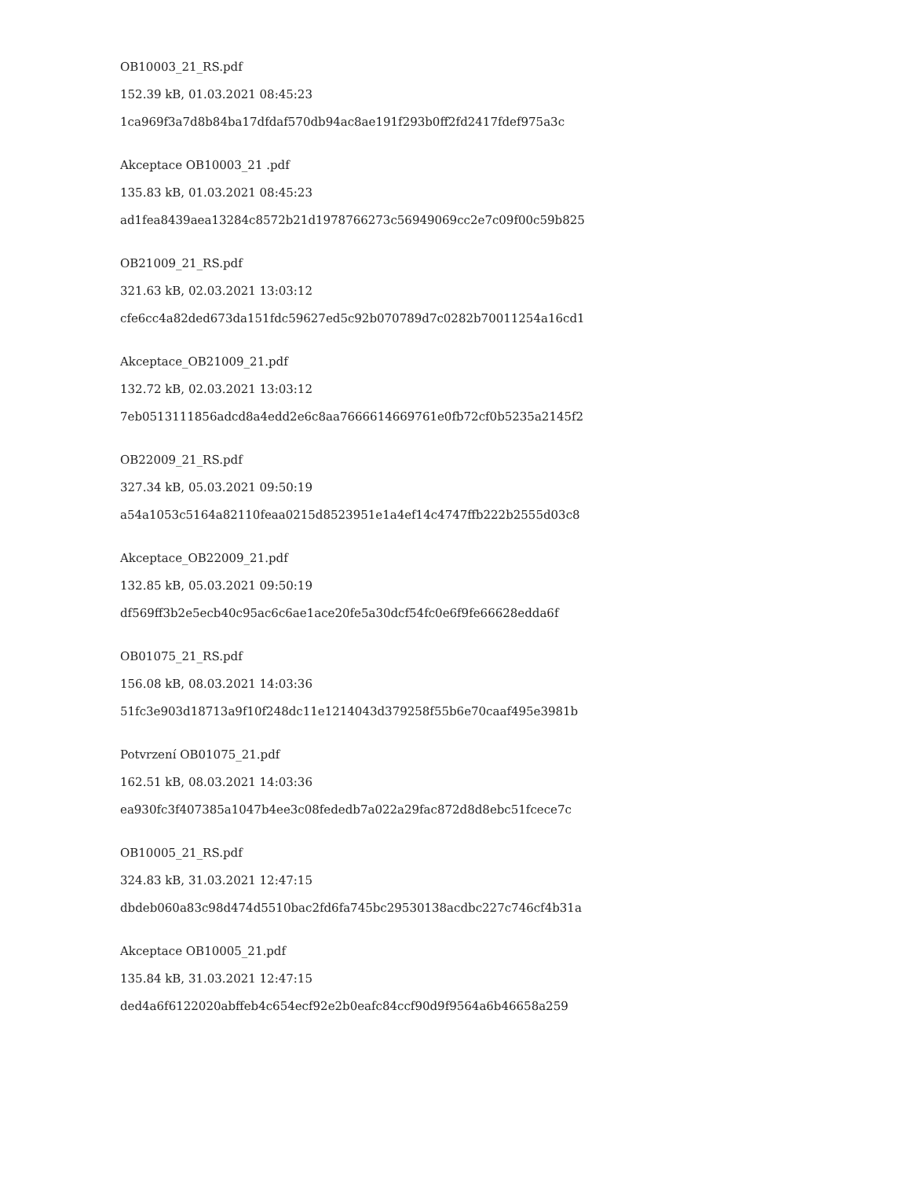OB10003_21_RS.pdf
152.39 kB, 01.03.2021 08:45:23
1ca969f3a7d8b84ba17dfdaf570db94ac8ae191f293b0ff2fd2417fdef975a3c
Akceptace OB10003_21 .pdf
135.83 kB, 01.03.2021 08:45:23
ad1fea8439aea13284c8572b21d1978766273c56949069cc2e7c09f00c59b825
OB21009_21_RS.pdf
321.63 kB, 02.03.2021 13:03:12
cfe6cc4a82ded673da151fdc59627ed5c92b070789d7c0282b70011254a16cd1
Akceptace_OB21009_21.pdf
132.72 kB, 02.03.2021 13:03:12
7eb0513111856adcd8a4edd2e6c8aa7666614669761e0fb72cf0b5235a2145f2
OB22009_21_RS.pdf
327.34 kB, 05.03.2021 09:50:19
a54a1053c5164a82110feaa0215d8523951e1a4ef14c4747ffb222b2555d03c8
Akceptace_OB22009_21.pdf
132.85 kB, 05.03.2021 09:50:19
df569ff3b2e5ecb40c95ac6c6ae1ace20fe5a30dcf54fc0e6f9fe66628edda6f
OB01075_21_RS.pdf
156.08 kB, 08.03.2021 14:03:36
51fc3e903d18713a9f10f248dc11e1214043d379258f55b6e70caaf495e3981b
Potvrzení OB01075_21.pdf
162.51 kB, 08.03.2021 14:03:36
ea930fc3f407385a1047b4ee3c08fededb7a022a29fac872d8d8ebc51fcece7c
OB10005_21_RS.pdf
324.83 kB, 31.03.2021 12:47:15
dbdeb060a83c98d474d5510bac2fd6fa745bc29530138acdbc227c746cf4b31a
Akceptace OB10005_21.pdf
135.84 kB, 31.03.2021 12:47:15
ded4a6f6122020abffeb4c654ecf92e2b0eafc84ccf90d9f9564a6b46658a259